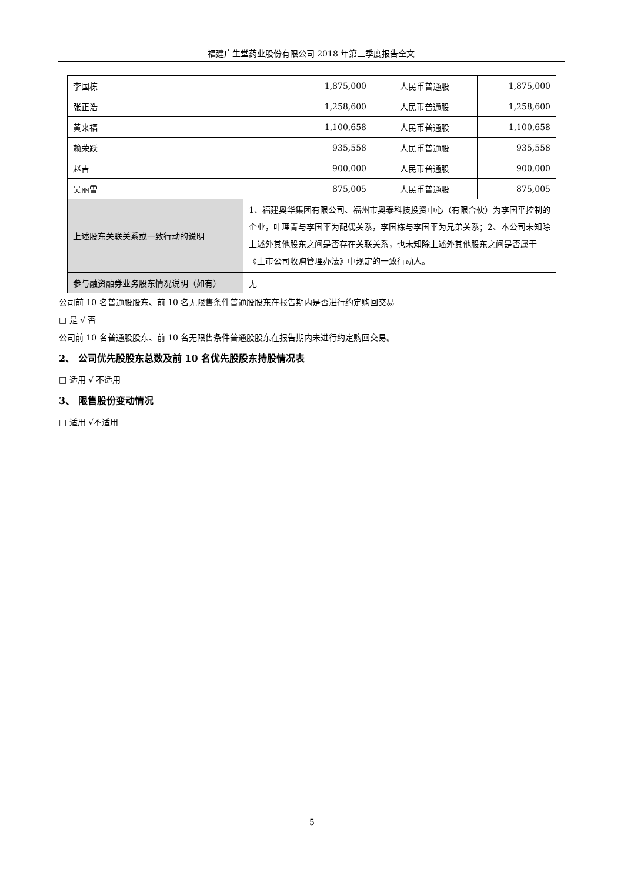福建广生堂药业股份有限公司 2018 年第三季度报告全文
| 李国栋 | 1,875,000 | 人民币普通股 | 1,875,000 |
| 张正浩 | 1,258,600 | 人民币普通股 | 1,258,600 |
| 黄来福 | 1,100,658 | 人民币普通股 | 1,100,658 |
| 赖荣跃 | 935,558 | 人民币普通股 | 935,558 |
| 赵吉 | 900,000 | 人民币普通股 | 900,000 |
| 吴丽雪 | 875,005 | 人民币普通股 | 875,005 |
| 上述股东关联关系或一致行动的说明 | 1、福建奥华集团有限公司、福州市奥泰科技投资中心（有限合伙）为李国平控制的企业，叶理青与李国平为配偶关系，李国栋与李国平为兄弟关系；2、本公司未知除上述外其他股东之间是否存在关联关系，也未知除上述外其他股东之间是否属于《上市公司收购管理办法》中规定的一致行动人。 | | |
| 参与融资融券业务股东情况说明（如有） | 无 | | |
公司前 10 名普通股股东、前 10 名无限售条件普通股股东在报告期内是否进行约定购回交易
□ 是 √ 否
公司前 10 名普通股股东、前 10 名无限售条件普通股股东在报告期内未进行约定购回交易。
2、 公司优先股股东总数及前 10 名优先股股东持股情况表
□ 适用 √ 不适用
3、 限售股份变动情况
□ 适用 √不适用
5